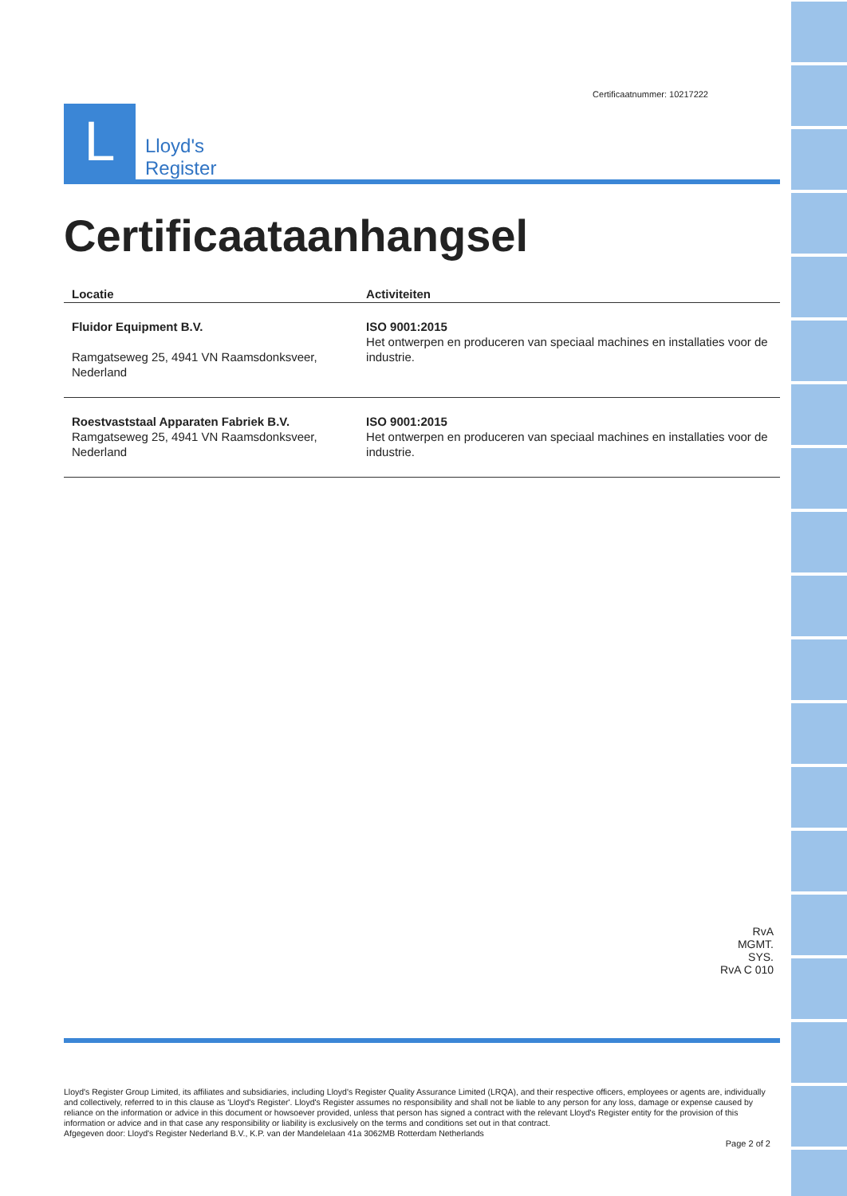L
Lloyd's
Register
Certificaatnummer: 10217222
Certificaataanhangsel
| Locatie | Activiteiten |
| --- | --- |
| Fluidor Equipment B.V. Ramgatseweg 25, 4941 VN Raamsdonksveer, Nederland | ISO 9001:2015 Het ontwerpen en produceren van speciaal machines en installaties voor de industrie. |
| Roestvaststaal Apparaten Fabriek B.V. Ramgatseweg 25, 4941 VN Raamsdonksveer, Nederland | ISO 9001:2015 Het ontwerpen en produceren van speciaal machines en installaties voor de industrie. |
RvA
MGMT. SYS.
RvA C 010
Lloyd's Register Group Limited, its affiliates and subsidiaries, including Lloyd's Register Quality Assurance Limited (LRQA), and their respective officers, employees or agents are, individually and collectively, referred to in this clause as 'Lloyd's Register'. Lloyd's Register assumes no responsibility and shall not be liable to any person for any loss, damage or expense caused by reliance on the information or advice in this document or howsoever provided, unless that person has signed a contract with the relevant Lloyd's Register entity for the provision of this information or advice and in that case any responsibility or liability is exclusively on the terms and conditions set out in that contract.
Afgegeven door: Lloyd's Register Nederland B.V., K.P. van der Mandelelaan 41a 3062MB Rotterdam Netherlands
Page 2 of 2